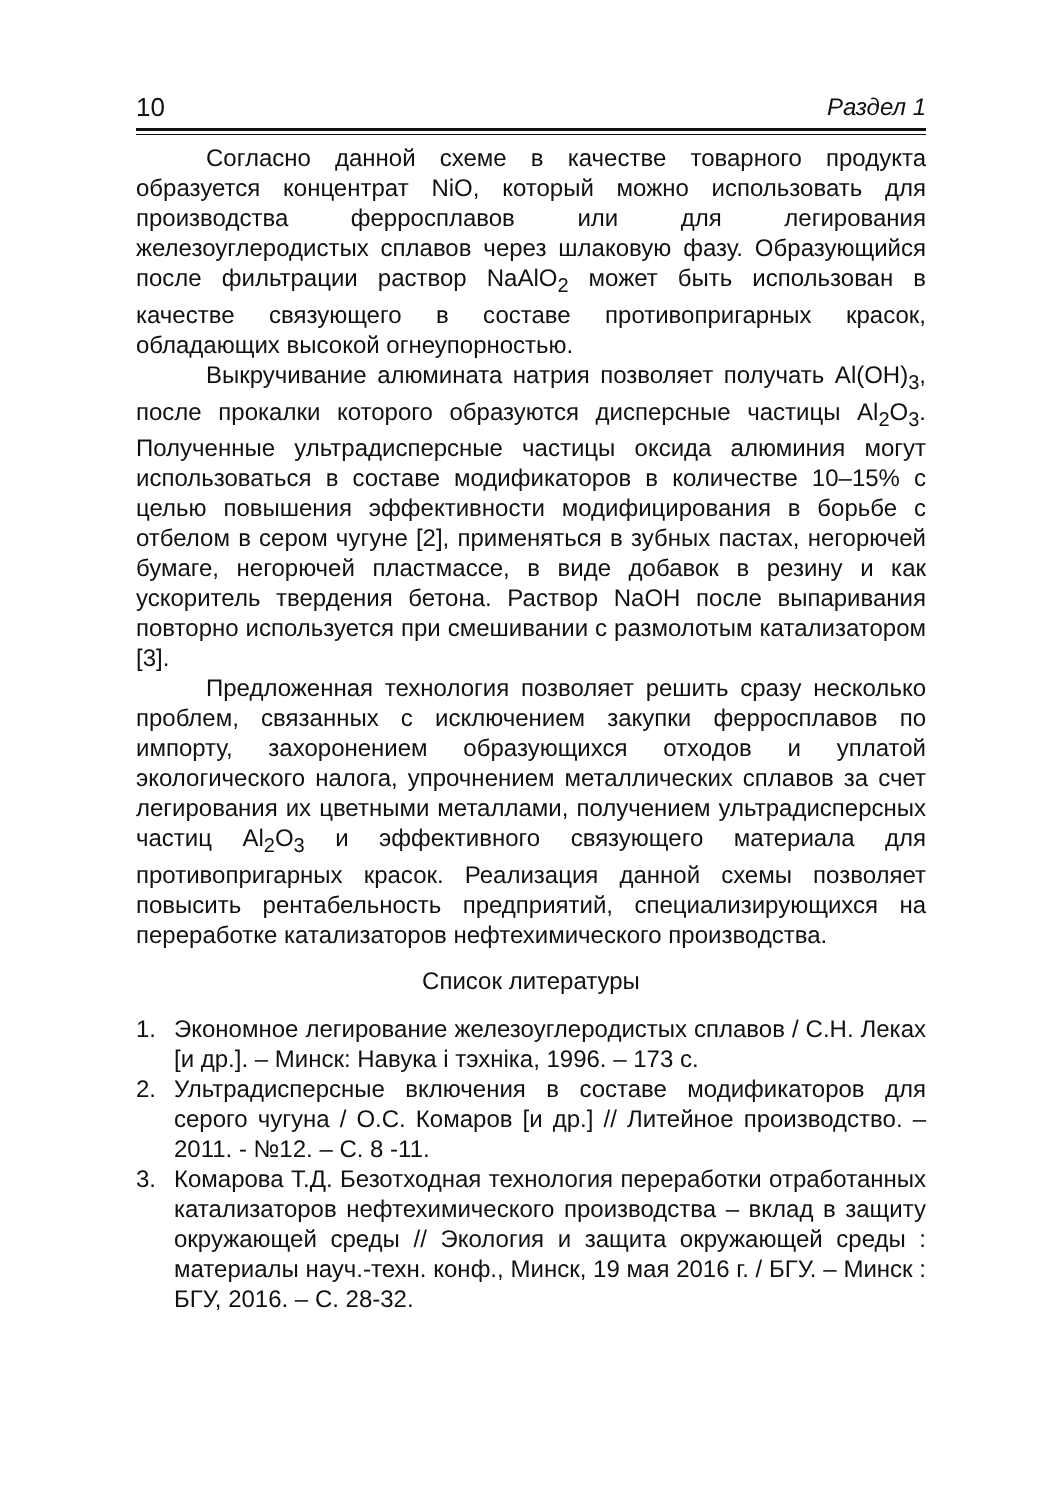10 Раздел 1
Согласно данной схеме в качестве товарного продукта образуется концентрат NiO, который можно использовать для производства ферросплавов или для легирования железоуглеродистых сплавов через шлаковую фазу. Образующийся после фильтрации раствор NaAlO<sub>2</sub> может быть использован в качестве связующего в составе противопригарных красок, обладающих высокой огнеупорностью.
Выкручивание алюмината натрия позволяет получать Al(OH)<sub>3</sub>, после прокалки которого образуются дисперсные частицы Al<sub>2</sub>O<sub>3</sub>. Полученные ультрадисперсные частицы оксида алюминия могут использоваться в составе модификаторов в количестве 10–15% с целью повышения эффективности модифицирования в борьбе с отбелом в сером чугуне [2], применяться в зубных пастах, негорючей бумаге, негорючей пластмассе, в виде добавок в резину и как ускоритель твердения бетона. Раствор NaOH после выпаривания повторно используется при смешивании с размолотым катализатором [3].
Предложенная технология позволяет решить сразу несколько проблем, связанных с исключением закупки ферросплавов по импорту, захоронением образующихся отходов и уплатой экологического налога, упрочнением металлических сплавов за счет легирования их цветными металлами, получением ультрадисперсных частиц Al<sub>2</sub>O<sub>3</sub> и эффективного связующего материала для противопригарных красок. Реализация данной схемы позволяет повысить рентабельность предприятий, специализирующихся на переработке катализаторов нефтехимического производства.
Список литературы
1. Экономное легирование железоуглеродистых сплавов / С.Н. Леках [и др.]. – Минск: Навука і тэхніка, 1996. – 173 с.
2. Ультрадисперсные включения в составе модификаторов для серого чугуна / О.С. Комаров [и др.] // Литейное производство. – 2011. - №12. – С. 8 -11.
3. Комарова Т.Д. Безотходная технология переработки отработанных катализаторов нефтехимического производства – вклад в защиту окружающей среды // Экология и защита окружающей среды : материалы науч.-техн. конф., Минск, 19 мая 2016 г. / БГУ. – Минск : БГУ, 2016. – С. 28-32.